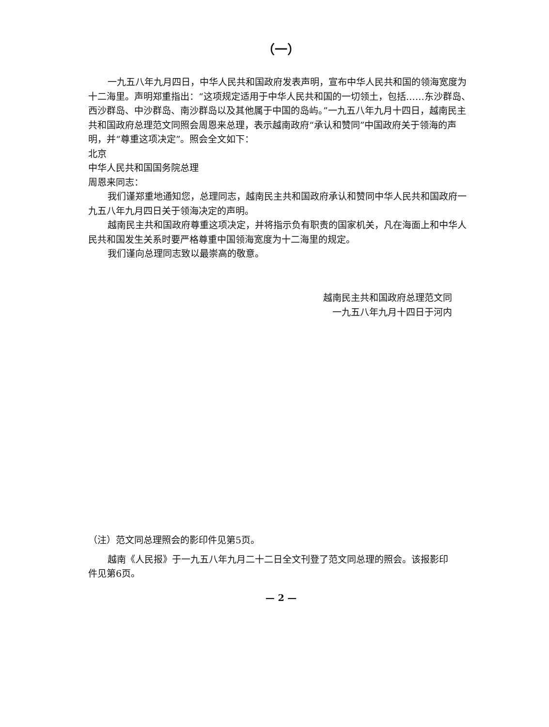（一）
一九五八年九月四日，中华人民共和国政府发表声明，宣布中华人民共和国的领海宽度为十二海里。声明郑重指出：“这项规定适用于中华人民共和国的一切领土，包括……东沙群岛、西沙群岛、中沙群岛、南沙群岛以及其他属于中国的岛屿。”一九五八年九月十四日，越南民主共和国政府总理范文同照会周恩来总理，表示越南政府“承认和赞同”中国政府关于领海的声明，并“尊重这项决定”。照会全文如下：
北京
中华人民共和国国务院总理
周恩来同志：
我们谨郑重地通知您，总理同志，越南民主共和国政府承认和赞同中华人民共和国政府一九五八年九月四日关于领海决定的声明。
越南民主共和国政府尊重这项决定，并将指示负有职责的国家机关，凡在海面上和中华人民共和国发生关系时要严格尊重中国领海宽度为十二海里的规定。
我们谨向总理同志致以最崇高的敬意。
越南民主共和国政府总理范文同
一九五八年九月十四日于河内
（注）范文同总理照会的影印件见第5页。
越南《人民报》于一九五八年九月二十二日全文刊登了范文同总理的照会。该报影印件见第6页。
— 2 —